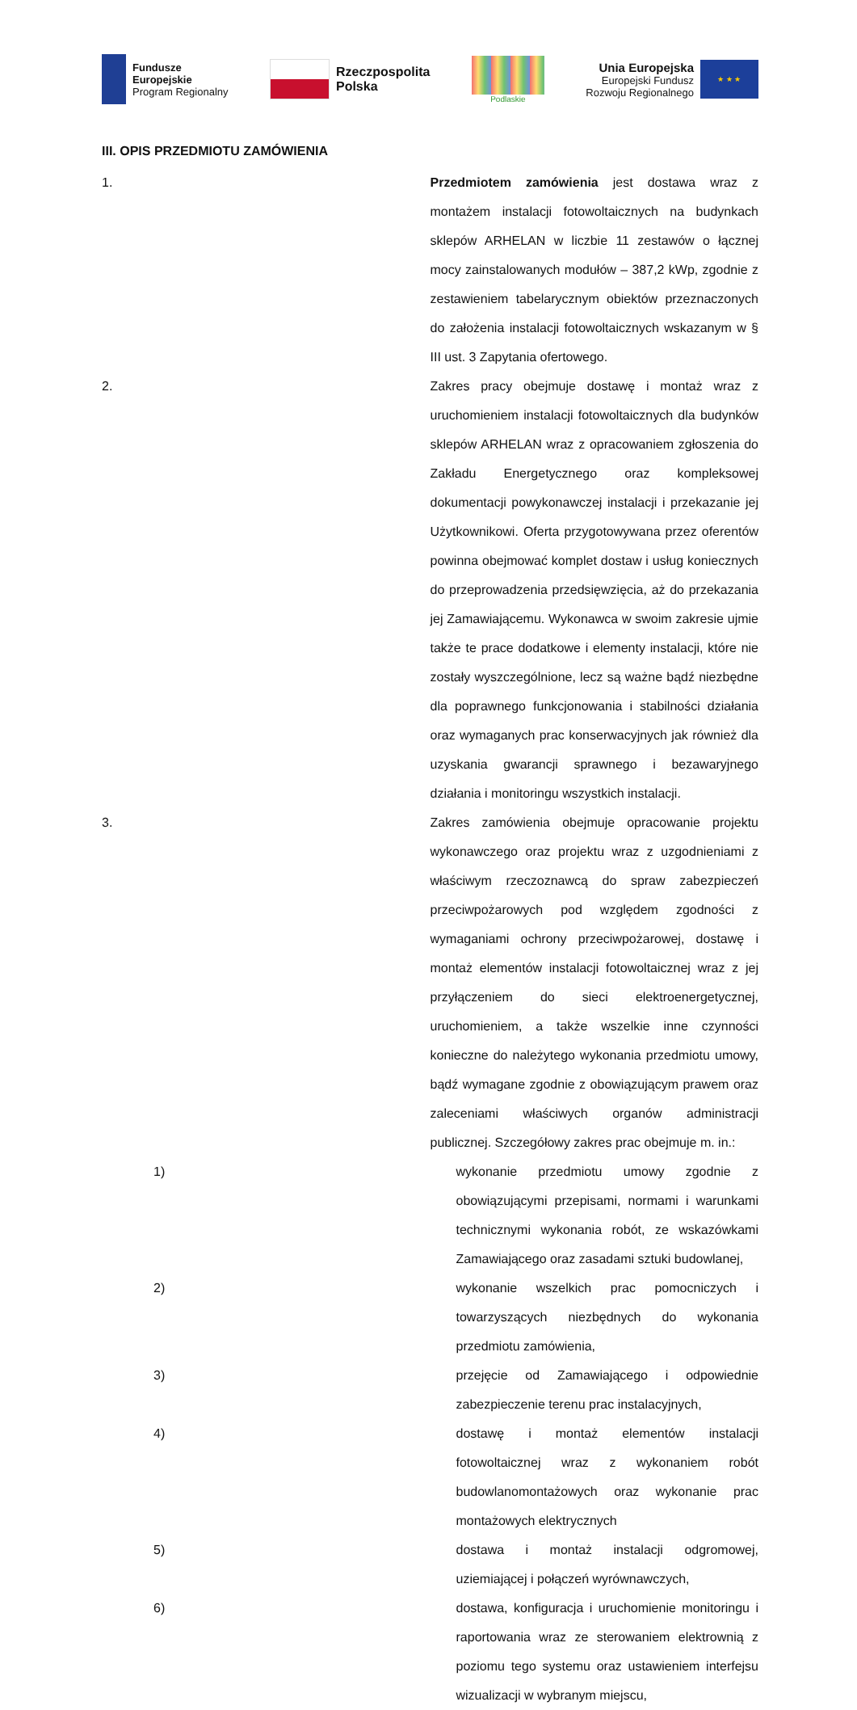Fundusze
Europejskie
Program Regionalny
Rzeczpospolita
Polska
Podlaskie
Unia Europejska
Europejski Fundusz
Rozwoju Regionalnego
★ ★ ★
III. OPIS PRZEDMIOTU ZAMÓWIENIA
1. Przedmiotem zamówienia jest dostawa wraz z montażem instalacji fotowoltaicznych na budynkach sklepów ARHELAN w liczbie 11 zestawów o łącznej mocy zainstalowanych modułów – 387,2 kWp, zgodnie z zestawieniem tabelarycznym obiektów przeznaczonych do założenia instalacji fotowoltaicznych wskazanym w § III ust. 3 Zapytania ofertowego.
2. Zakres pracy obejmuje dostawę i montaż wraz z uruchomieniem instalacji fotowoltaicznych dla budynków sklepów ARHELAN wraz z opracowaniem zgłoszenia do Zakładu Energetycznego oraz kompleksowej dokumentacji powykonawczej instalacji i przekazanie jej Użytkownikowi. Oferta przygotowywana przez oferentów powinna obejmować komplet dostaw i usług koniecznych do przeprowadzenia przedsięwzięcia, aż do przekazania jej Zamawiającemu. Wykonawca w swoim zakresie ujmie także te prace dodatkowe i elementy instalacji, które nie zostały wyszczególnione, lecz są ważne bądź niezbędne dla poprawnego funkcjonowania i stabilności działania oraz wymaganych prac konserwacyjnych jak również dla uzyskania gwarancji sprawnego i bezawaryjnego działania i monitoringu wszystkich instalacji.
3. Zakres zamówienia obejmuje opracowanie projektu wykonawczego oraz projektu wraz z uzgodnieniami z właściwym rzeczoznawcą do spraw zabezpieczeń przeciwpożarowych pod względem zgodności z wymaganiami ochrony przeciwpożarowej, dostawę i montaż elementów instalacji fotowoltaicznej wraz z jej przyłączeniem do sieci elektroenergetycznej, uruchomieniem, a także wszelkie inne czynności konieczne do należytego wykonania przedmiotu umowy, bądź wymagane zgodnie z obowiązującym prawem oraz zaleceniami właściwych organów administracji publicznej. Szczegółowy zakres prac obejmuje m. in.:
1) wykonanie przedmiotu umowy zgodnie z obowiązującymi przepisami, normami i warunkami technicznymi wykonania robót, ze wskazówkami Zamawiającego oraz zasadami sztuki budowlanej,
2) wykonanie wszelkich prac pomocniczych i towarzyszących niezbędnych do wykonania przedmiotu zamówienia,
3) przejęcie od Zamawiającego i odpowiednie zabezpieczenie terenu prac instalacyjnych,
4) dostawę i montaż elementów instalacji fotowoltaicznej wraz z wykonaniem robót budowlanomontażowych oraz wykonanie prac montażowych elektrycznych
5) dostawa i montaż instalacji odgromowej, uziemiającej i połączeń wyrównawczych,
6) dostawa, konfiguracja i uruchomienie monitoringu i raportowania wraz ze sterowaniem elektrownią z poziomu tego systemu oraz ustawieniem interfejsu wizualizacji w wybranym miejscu,